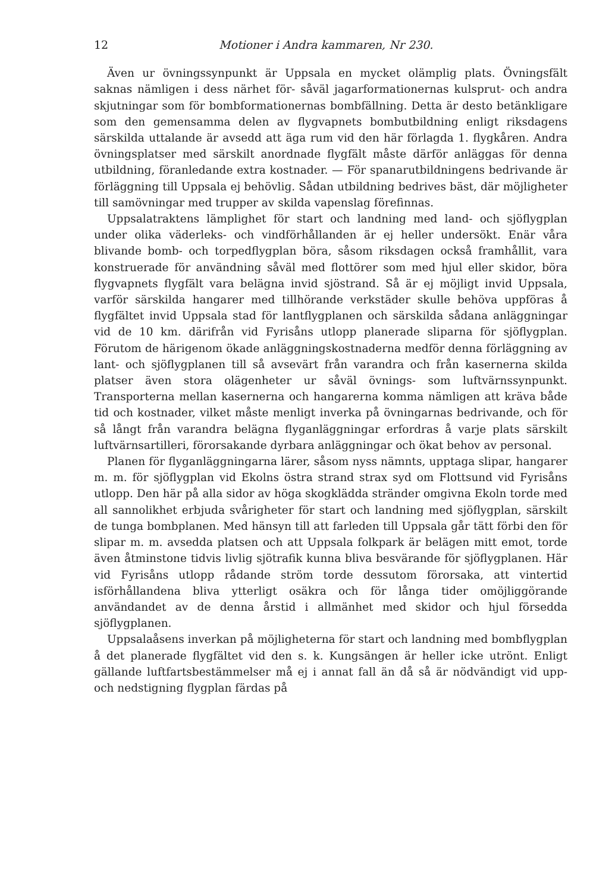12 Motioner i Andra kammaren, Nr 230.
Även ur övningssynpunkt är Uppsala en mycket olämplig plats. Övningsfält saknas nämligen i dess närhet för- såväl jagarformationernas kulsprut- och andra skjutningar som för bombformationernas bombfällning. Detta är desto betänkligare som den gemensamma delen av flygvapnets bombutbildning enligt riksdagens särskilda uttalande är avsedd att äga rum vid den här förlagda 1. flygkåren. Andra övningsplatser med särskilt anordnade flygfält måste därför anläggas för denna utbildning, föranledande extra kostnader. — För spanarutbildningens bedrivande är förläggning till Uppsala ej behövlig. Sådan utbildning bedrives bäst, där möjligheter till samövningar med trupper av skilda vapenslag förefinnas.
Uppsalatraktens lämplighet för start och landning med land- och sjöflygplan under olika väderleks- och vindförhållanden är ej heller undersökt. Enär våra blivande bomb- och torpedflygplan böra, såsom riksdagen också framhållit, vara konstruerade för användning såväl med flottörer som med hjul eller skidor, böra flygvapnets flygfält vara belägna invid sjöstrand. Så är ej möjligt invid Uppsala, varför särskilda hangarer med tillhörande verkstäder skulle behöva uppföras å flygfältet invid Uppsala stad för lantflygplanen och särskilda sådana anläggningar vid de 10 km. därifrån vid Fyrisåns utlopp planerade sliparna för sjöflygplan. Förutom de härigenom ökade anläggningskostnaderna medför denna förläggning av lant- och sjöflygplanen till så avsevärt från varandra och från kasernerna skilda platser även stora olägenheter ur såväl övnings- som luftvärnssynpunkt. Transporterna mellan kasernerna och hangarerna komma nämligen att kräva både tid och kostnader, vilket måste menligt inverka på övningarnas bedrivande, och för så långt från varandra belägna flyganläggningar erfordras å varje plats särskilt luftvärnsartilleri, förorsakande dyrbara anläggningar och ökat behov av personal.
Planen för flyganläggningarna lärer, såsom nyss nämnts, upptaga slipar, hangarer m. m. för sjöflygplan vid Ekolns östra strand strax syd om Flottsund vid Fyrisåns utlopp. Den här på alla sidor av höga skogklädda stränder omgivna Ekoln torde med all sannolikhet erbjuda svårigheter för start och landning med sjöflygplan, särskilt de tunga bombplanen. Med hänsyn till att farleden till Uppsala går tätt förbi den för slipar m. m. avsedda platsen och att Uppsala folkpark är belägen mitt emot, torde även åtminstone tidvis livlig sjötrafik kunna bliva besvärande för sjöflygplanen. Här vid Fyrisåns utlopp rådande ström torde dessutom förorsaka, att vintertid isförhållandena bliva ytterligt osäkra och för långa tider omöjliggörande användandet av de denna årstid i allmänhet med skidor och hjul försedda sjöflygplanen.
Uppsalaåsens inverkan på möjligheterna för start och landning med bombflygplan å det planerade flygfältet vid den s. k. Kungsängen är heller icke utrönt. Enligt gällande luftfartsbestämmelser må ej i annat fall än då så är nödvändigt vid upp- och nedstigning flygplan färdas på